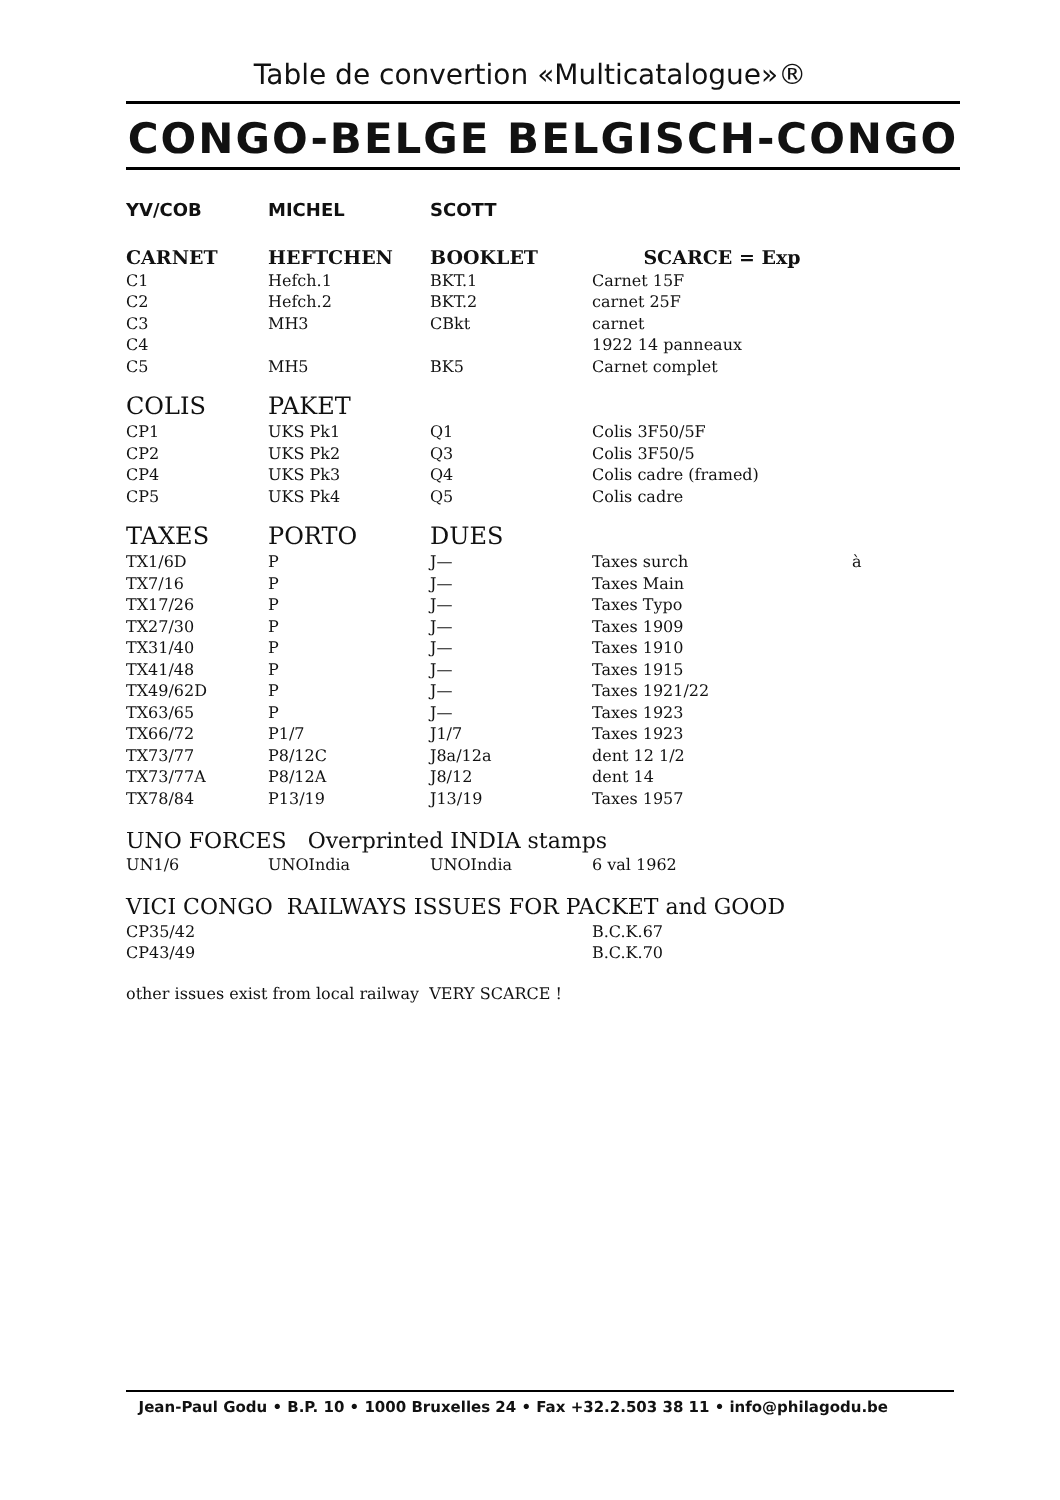Table de convertion «Multicatalogue»®
CONGO-BELGE BELGISCH-CONGO
| YV/COB | MICHEL | SCOTT | | |
| --- | --- | --- | --- | --- |
| CARNET | HEFTCHEN | BOOKLET | SCARCE = Exp | |
| C1 | Hefch.1 | BKT.1 | Carnet 15F | |
| C2 | Hefch.2 | BKT.2 | carnet 25F | |
| C3 | MH3 | CBkt | carnet | |
| C4 | | | 1922 14 panneaux | |
| C5 | MH5 | BK5 | Carnet complet | |
| COLIS | PAKET | | | |
| CP1 | UKS Pk1 | Q1 | Colis 3F50/5F | |
| CP2 | UKS Pk2 | Q3 | Colis 3F50/5 | |
| CP4 | UKS Pk3 | Q4 | Colis cadre (framed) | |
| CP5 | UKS Pk4 | Q5 | Colis cadre | |
| TAXES | PORTO | DUES | | |
| TX1/6D | P | J— | Taxes surch | à |
| TX7/16 | P | J— | Taxes Main | |
| TX17/26 | P | J— | Taxes Typo | |
| TX27/30 | P | J— | Taxes 1909 | |
| TX31/40 | P | J— | Taxes 1910 | |
| TX41/48 | P | J— | Taxes 1915 | |
| TX49/62D | P | J— | Taxes 1921/22 | |
| TX63/65 | P | J— | Taxes 1923 | |
| TX66/72 | P1/7 | J1/7 | Taxes 1923 | |
| TX73/77 | P8/12C | J8a/12a | dent 12 1/2 | |
| TX73/77A | P8/12A | J8/12 | dent 14 | |
| TX78/84 | P13/19 | J13/19 | Taxes 1957 | |
UNO FORCES Overprinted INDIA stamps
| UN1/6 | UNOIndia | UNOIndia | 6 val 1962 |
VICI CONGO RAILWAYS ISSUES FOR PACKET and GOOD
| CP35/42 | | | B.C.K.67 |
| CP43/49 | | | B.C.K.70 |
other issues exist from local railway VERY SCARCE !
Jean-Paul Godu • B.P. 10 • 1000 Bruxelles 24 • Fax +32.2.503 38 11 • info@philagodu.be